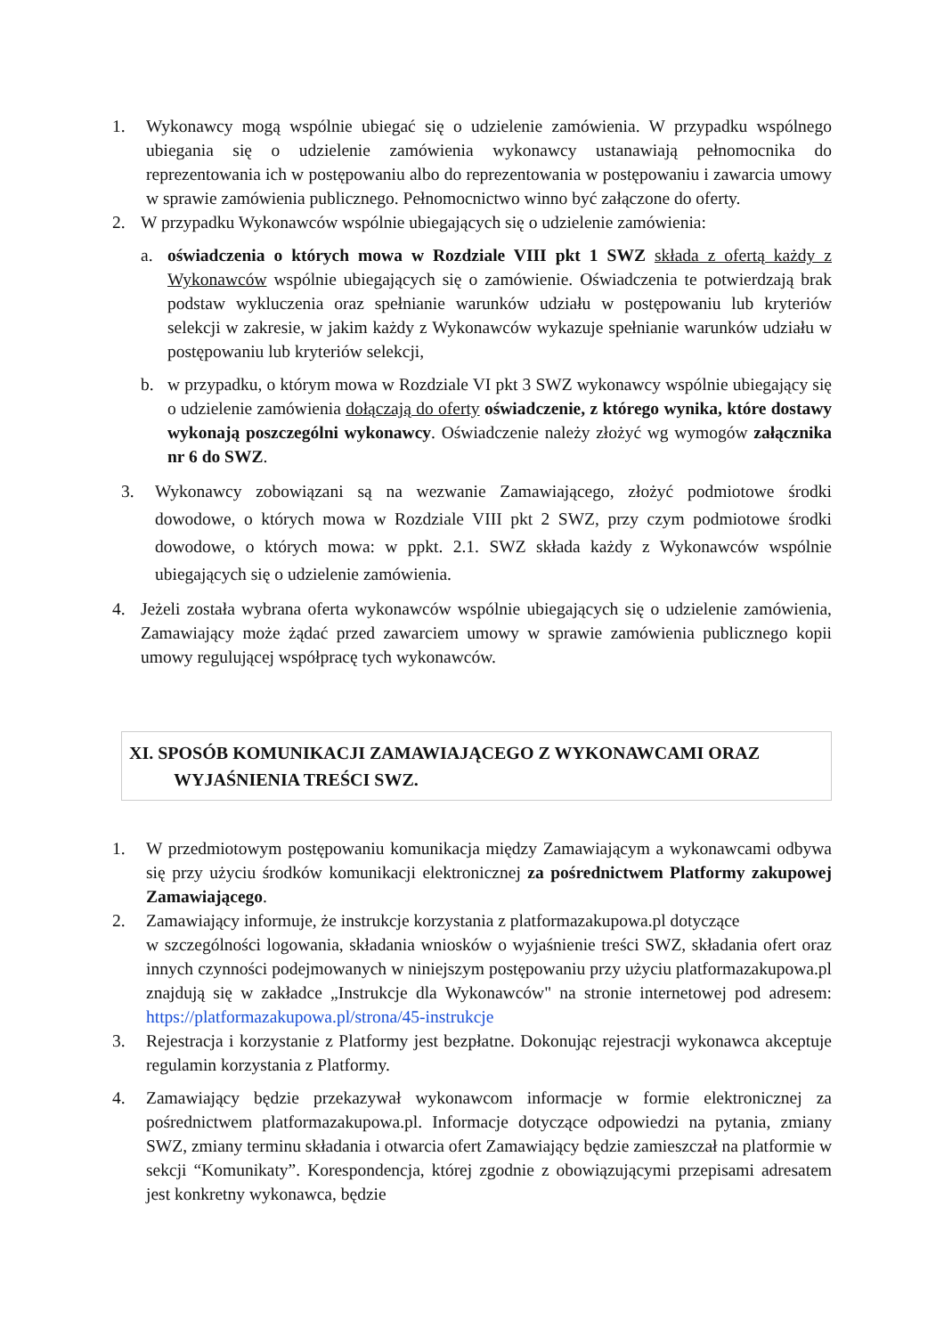1. Wykonawcy mogą wspólnie ubiegać się o udzielenie zamówienia. W przypadku wspólnego ubiegania się o udzielenie zamówienia wykonawcy ustanawiają pełnomocnika do reprezentowania ich w postępowaniu albo do reprezentowania w postępowaniu i zawarcia umowy w sprawie zamówienia publicznego. Pełnomocnictwo winno być załączone do oferty.
2. W przypadku Wykonawców wspólnie ubiegających się o udzielenie zamówienia:
a. oświadczenia o których mowa w Rozdziale VIII pkt 1 SWZ składa z ofertą każdy z Wykonawców wspólnie ubiegających się o zamówienie. Oświadczenia te potwierdzają brak podstaw wykluczenia oraz spełnianie warunków udziału w postępowaniu lub kryteriów selekcji w zakresie, w jakim każdy z Wykonawców wykazuje spełnianie warunków udziału w postępowaniu lub kryteriów selekcji,
b. w przypadku, o którym mowa w Rozdziale VI pkt 3 SWZ wykonawcy wspólnie ubiegający się o udzielenie zamówienia dołączają do oferty oświadczenie, z którego wynika, które dostawy wykonają poszczególni wykonawcy. Oświadczenie należy złożyć wg wymogów załącznika nr 6 do SWZ.
3. Wykonawcy zobowiązani są na wezwanie Zamawiającego, złożyć podmiotowe środki dowodowe, o których mowa w Rozdziale VIII pkt 2 SWZ, przy czym podmiotowe środki dowodowe, o których mowa: w ppkt. 2.1. SWZ składa każdy z Wykonawców wspólnie ubiegających się o udzielenie zamówienia.
4. Jeżeli została wybrana oferta wykonawców wspólnie ubiegających się o udzielenie zamówienia, Zamawiający może żądać przed zawarciem umowy w sprawie zamówienia publicznego kopii umowy regulującej współpracę tych wykonawców.
XI. SPOSÓB KOMUNIKACJI ZAMAWIAJĄCEGO Z WYKONAWCAMI ORAZ
WYJAŚNIENIA TREŚCI SWZ.
1. W przedmiotowym postępowaniu komunikacja między Zamawiającym a wykonawcami odbywa się przy użyciu środków komunikacji elektronicznej za pośrednictwem Platformy zakupowej Zamawiającego.
2. Zamawiający informuje, że instrukcje korzystania z platformazakupowa.pl dotyczące
w szczególności logowania, składania wniosków o wyjaśnienie treści SWZ, składania ofert oraz innych czynności podejmowanych w niniejszym postępowaniu przy użyciu platformazakupowa.pl znajdują się w zakładce „Instrukcje dla Wykonawców" na stronie internetowej pod adresem: https://platformazakupowa.pl/strona/45-instrukcje
3. Rejestracja i korzystanie z Platformy jest bezpłatne. Dokonując rejestracji wykonawca akceptuje regulamin korzystania z Platformy.
4. Zamawiający będzie przekazywał wykonawcom informacje w formie elektronicznej za pośrednictwem platformazakupowa.pl. Informacje dotyczące odpowiedzi na pytania, zmiany SWZ, zmiany terminu składania i otwarcia ofert Zamawiający będzie zamieszczał na platformie w sekcji “Komunikaty”. Korespondencja, której zgodnie z obowiązującymi przepisami adresatem jest konkretny wykonawca, będzie